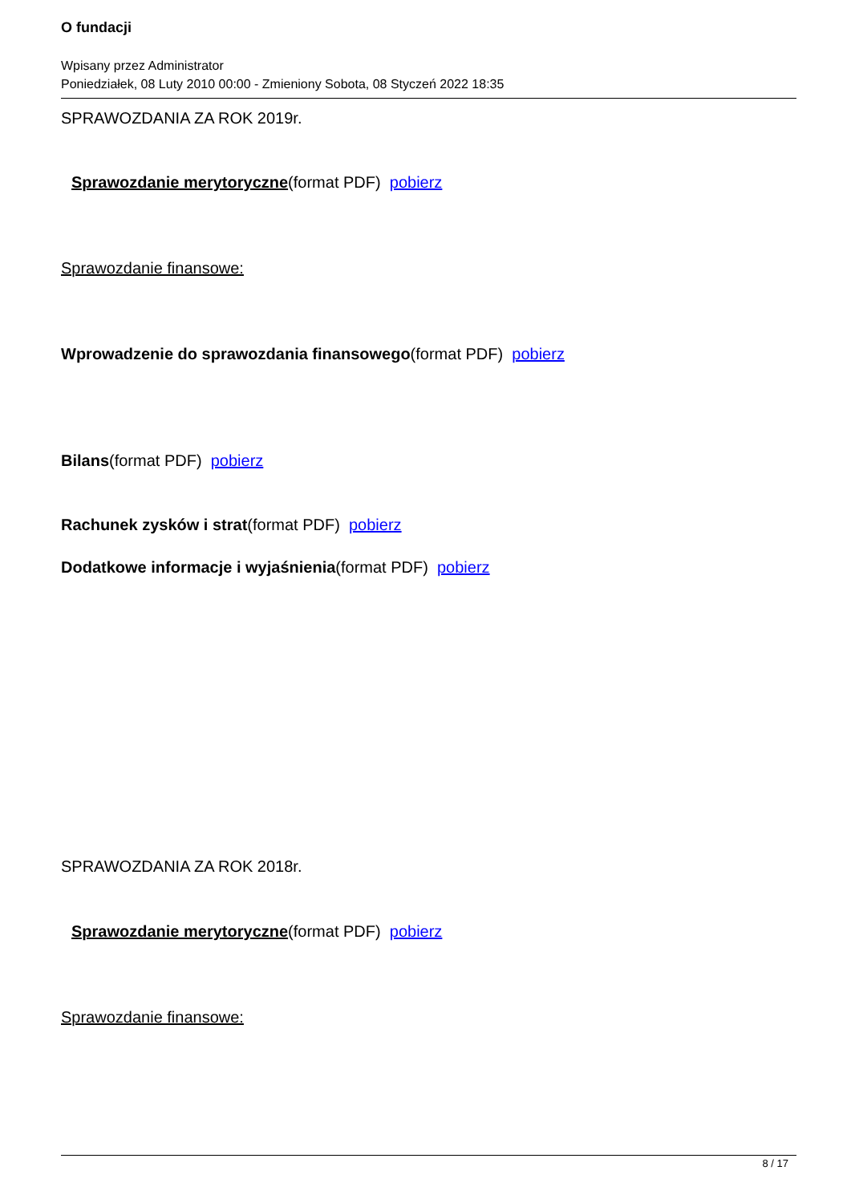O fundacji
Wpisany przez Administrator
Poniedziałek, 08 Luty 2010 00:00 - Zmieniony Sobota, 08 Styczeń 2022 18:35
SPRAWOZDANIA ZA ROK 2019r.
Sprawozdanie merytoryczne(format PDF) pobierz
Sprawozdanie finansowe:
Wprowadzenie do sprawozdania finansowego(format PDF) pobierz
Bilans(format PDF) pobierz
Rachunek zysków i strat(format PDF) pobierz
Dodatkowe informacje i wyjaśnienia(format PDF) pobierz
SPRAWOZDANIA ZA ROK 2018r.
Sprawozdanie merytoryczne(format PDF) pobierz
Sprawozdanie finansowe:
8 / 17